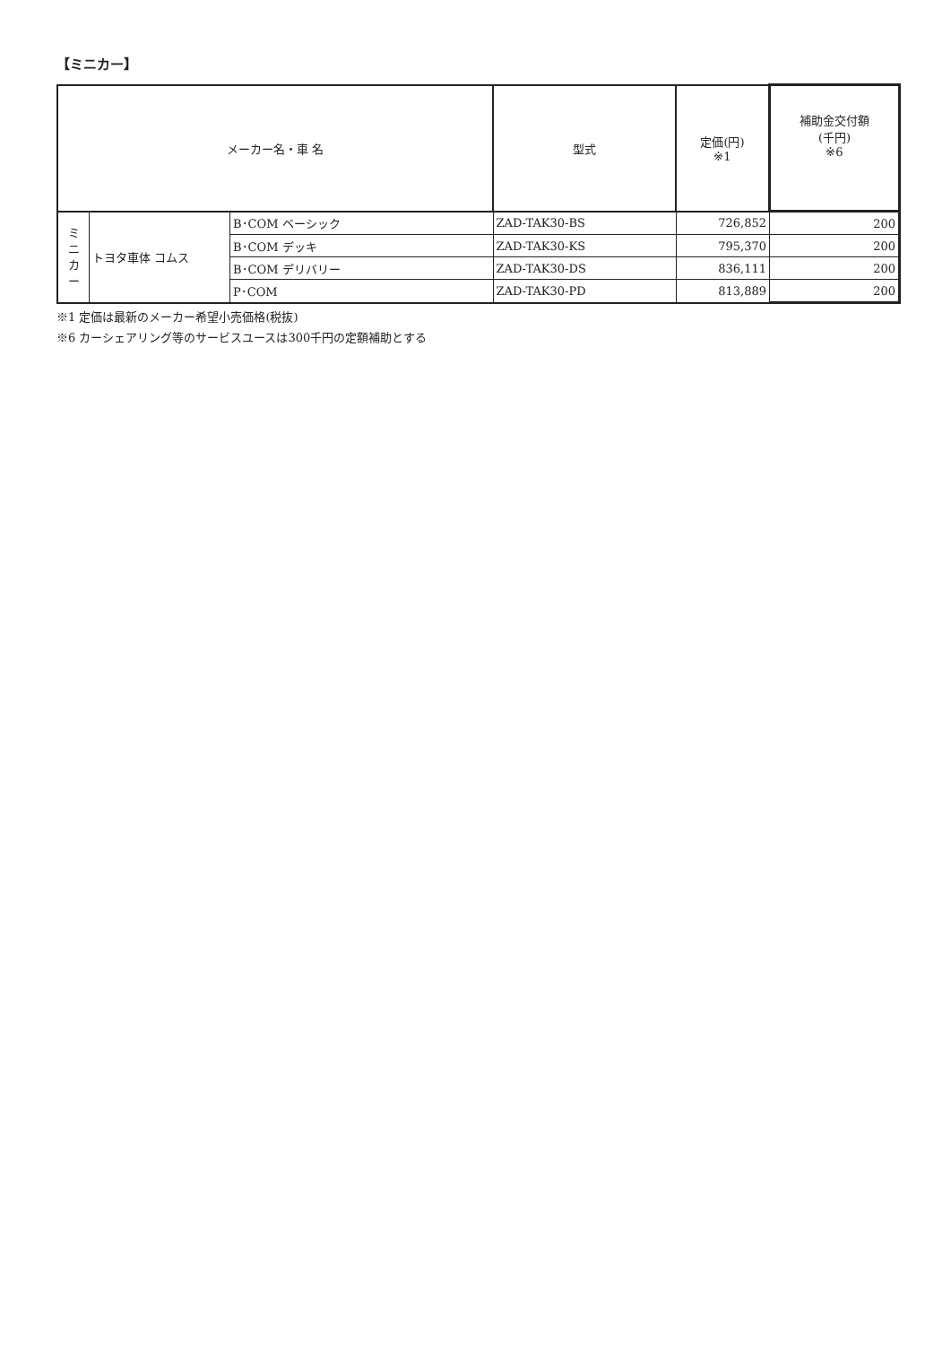【ミニカー】
| メーカー名・車 名 | | | 型式 | 定価(円) ※1 | 補助金交付額 (千円) ※6 |
| --- | --- | --- | --- | --- | --- |
| ミ ニ カ ー | トヨタ車体 コムス | B･COM ベーシック | ZAD-TAK30-BS | 726,852 | 200 |
| | | B･COM デッキ | ZAD-TAK30-KS | 795,370 | 200 |
| | | B･COM デリバリー | ZAD-TAK30-DS | 836,111 | 200 |
| | | P･COM | ZAD-TAK30-PD | 813,889 | 200 |
※1 定価は最新のメーカー希望小売価格(税抜)
※6 カーシェアリング等のサービスユースは300千円の定額補助とする